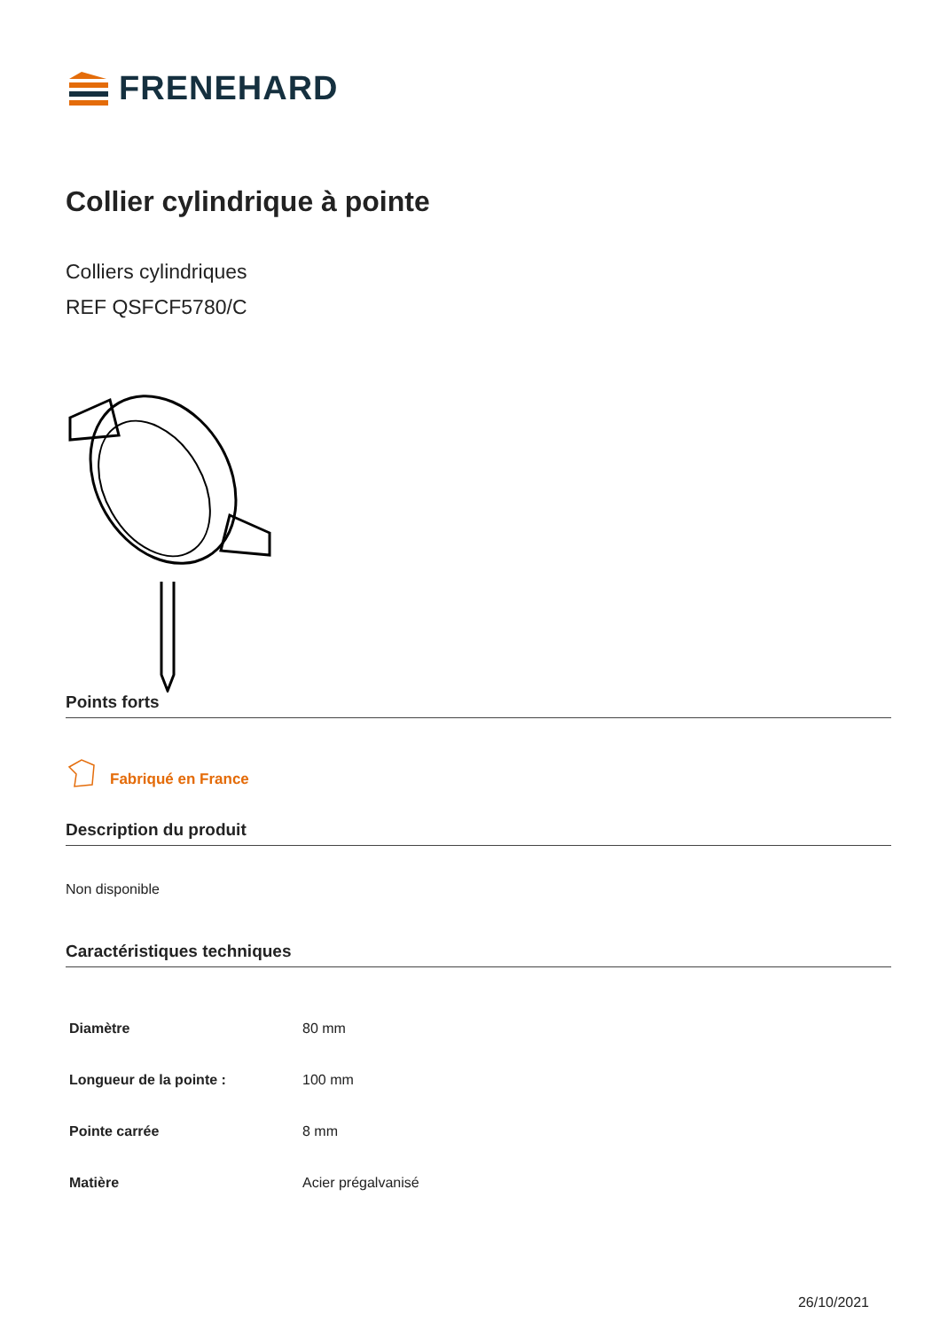FRENEHARD
Collier cylindrique à pointe
Colliers cylindriques
REF QSFCF5780/C
Points forts
Fabriqué en France
Description du produit
Non disponible
Caractéristiques techniques
| Diamètre | 80 mm |
| Longueur de la pointe : | 100 mm |
| Pointe carrée | 8 mm |
| Matière | Acier prégalvanisé |
26/10/2021